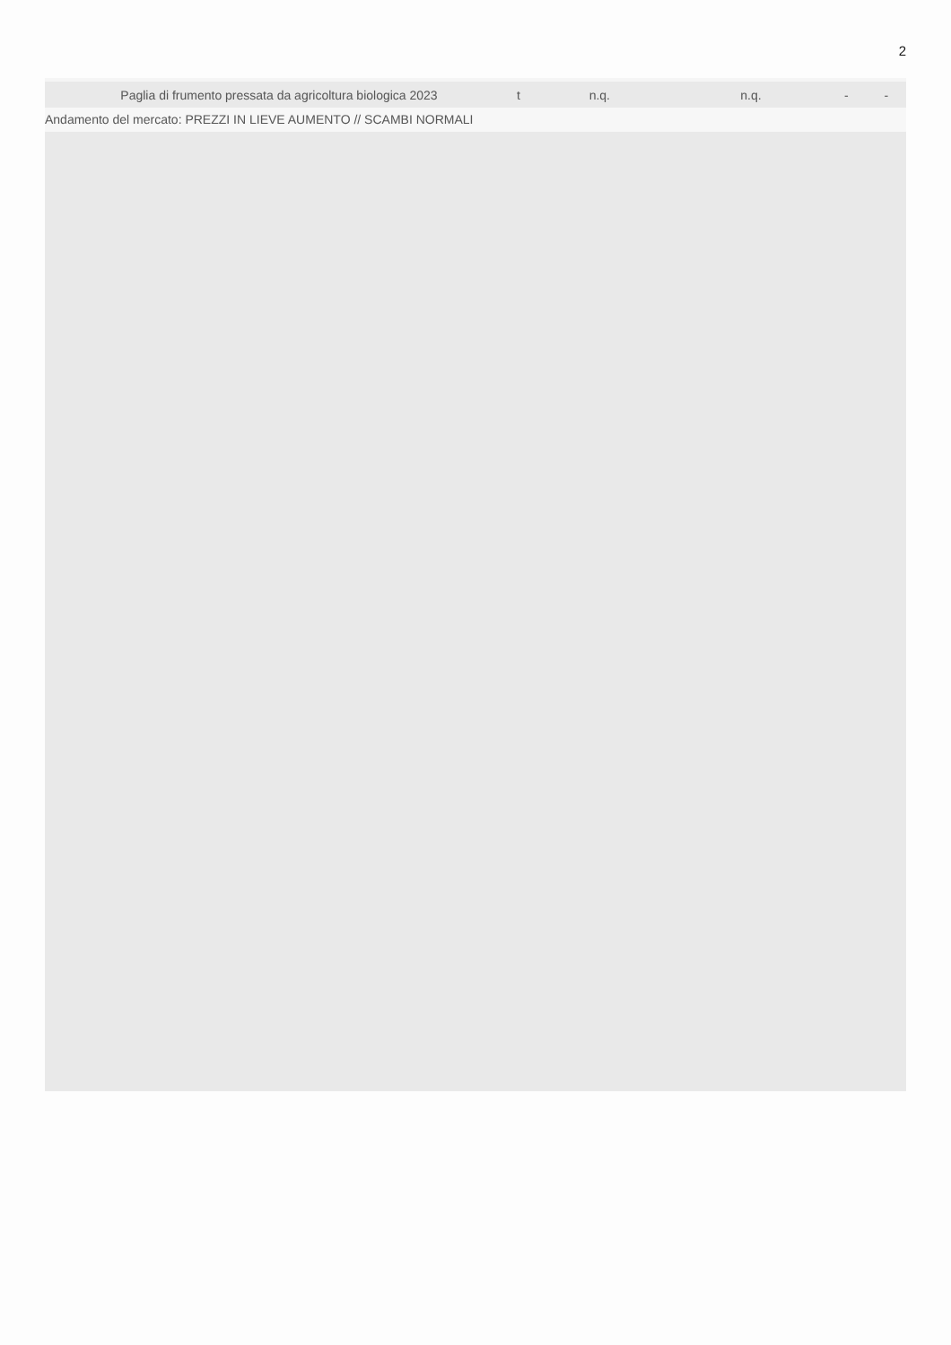2
| Paglia di frumento pressata da agricoltura biologica 2023 | t | n.q. | n.q. | - | - |
Andamento del mercato: PREZZI IN LIEVE AUMENTO // SCAMBI NORMALI